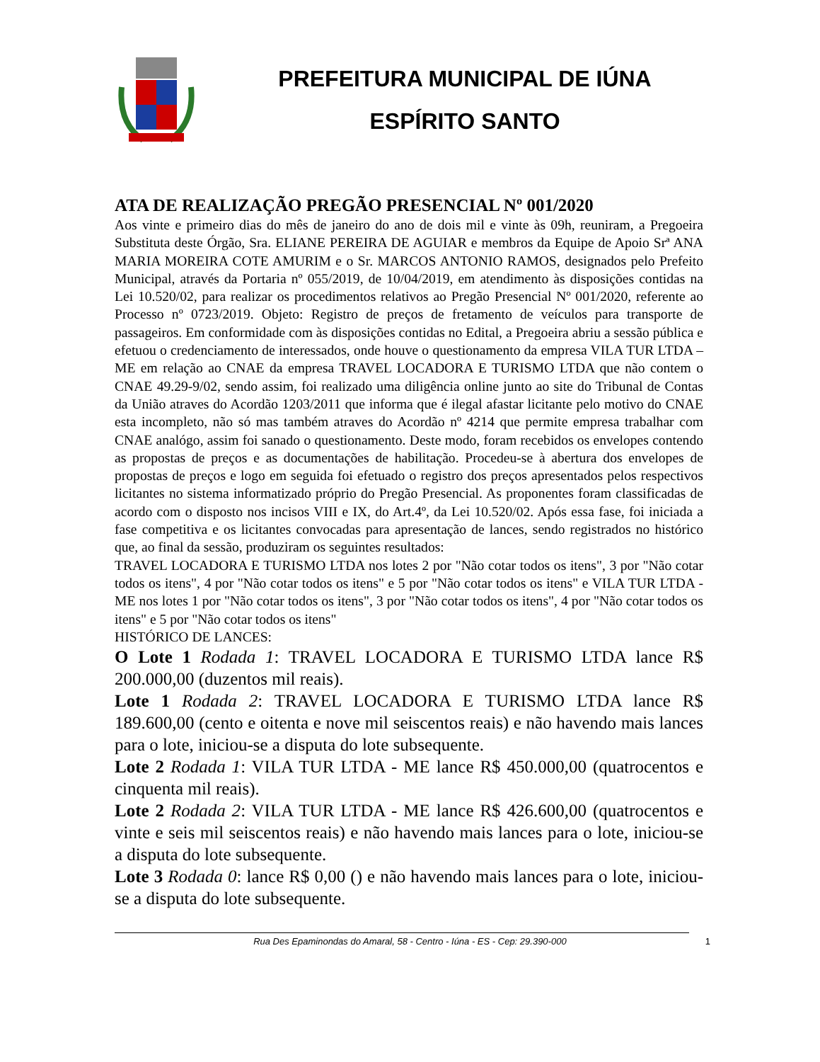PREFEITURA MUNICIPAL DE IÚNA
ESPÍRITO SANTO
ATA DE REALIZAÇÃO PREGÃO PRESENCIAL Nº 001/2020
Aos vinte e primeiro dias do mês de janeiro do ano de dois mil e vinte às 09h, reuniram, a Pregoeira Substituta deste Órgão, Sra. ELIANE PEREIRA DE AGUIAR e membros da Equipe de Apoio Srª ANA MARIA MOREIRA COTE AMURIM e o Sr. MARCOS ANTONIO RAMOS, designados pelo Prefeito Municipal, através da Portaria nº 055/2019, de 10/04/2019, em atendimento às disposições contidas na Lei 10.520/02, para realizar os procedimentos relativos ao Pregão Presencial Nº 001/2020, referente ao Processo nº 0723/2019. Objeto: Registro de preços de fretamento de veículos para transporte de passageiros. Em conformidade com às disposições contidas no Edital, a Pregoeira abriu a sessão pública e efetuou o credenciamento de interessados, onde houve o questionamento da empresa VILA TUR LTDA – ME em relação ao CNAE da empresa TRAVEL LOCADORA E TURISMO LTDA que não contem o CNAE 49.29-9/02, sendo assim, foi realizado uma diligência online junto ao site do Tribunal de Contas da União atraves do Acordão 1203/2011 que informa que é ilegal afastar licitante pelo motivo do CNAE esta incompleto, não só mas também atraves do Acordão nº 4214 que permite empresa trabalhar com CNAE analógo, assim foi sanado o questionamento. Deste modo, foram recebidos os envelopes contendo as propostas de preços e as documentações de habilitação. Procedeu-se à abertura dos envelopes de propostas de preços e logo em seguida foi efetuado o registro dos preços apresentados pelos respectivos licitantes no sistema informatizado próprio do Pregão Presencial. As proponentes foram classificadas de acordo com o disposto nos incisos VIII e IX, do Art.4º, da Lei 10.520/02. Após essa fase, foi iniciada a fase competitiva e os licitantes convocadas para apresentação de lances, sendo registrados no histórico que, ao final da sessão, produziram os seguintes resultados:
TRAVEL LOCADORA E TURISMO LTDA nos lotes 2 por "Não cotar todos os itens", 3 por "Não cotar todos os itens", 4 por "Não cotar todos os itens" e 5 por "Não cotar todos os itens" e VILA TUR LTDA - ME nos lotes 1 por "Não cotar todos os itens", 3 por "Não cotar todos os itens", 4 por "Não cotar todos os itens" e 5 por "Não cotar todos os itens"
HISTÓRICO DE LANCES:
O Lote 1 Rodada 1: TRAVEL LOCADORA E TURISMO LTDA lance R$ 200.000,00 (duzentos mil reais).
Lote 1 Rodada 2: TRAVEL LOCADORA E TURISMO LTDA lance R$ 189.600,00 (cento e oitenta e nove mil seiscentos reais) e não havendo mais lances para o lote, iniciou-se a disputa do lote subsequente.
Lote 2 Rodada 1: VILA TUR LTDA - ME lance R$ 450.000,00 (quatrocentos e cinquenta mil reais).
Lote 2 Rodada 2: VILA TUR LTDA - ME lance R$ 426.600,00 (quatrocentos e vinte e seis mil seiscentos reais) e não havendo mais lances para o lote, iniciou-se a disputa do lote subsequente.
Lote 3 Rodada 0: lance R$ 0,00 () e não havendo mais lances para o lote, iniciou-se a disputa do lote subsequente.
Rua Des Epaminondas do Amaral, 58 - Centro - Iúna - ES - Cep: 29.390-000 1